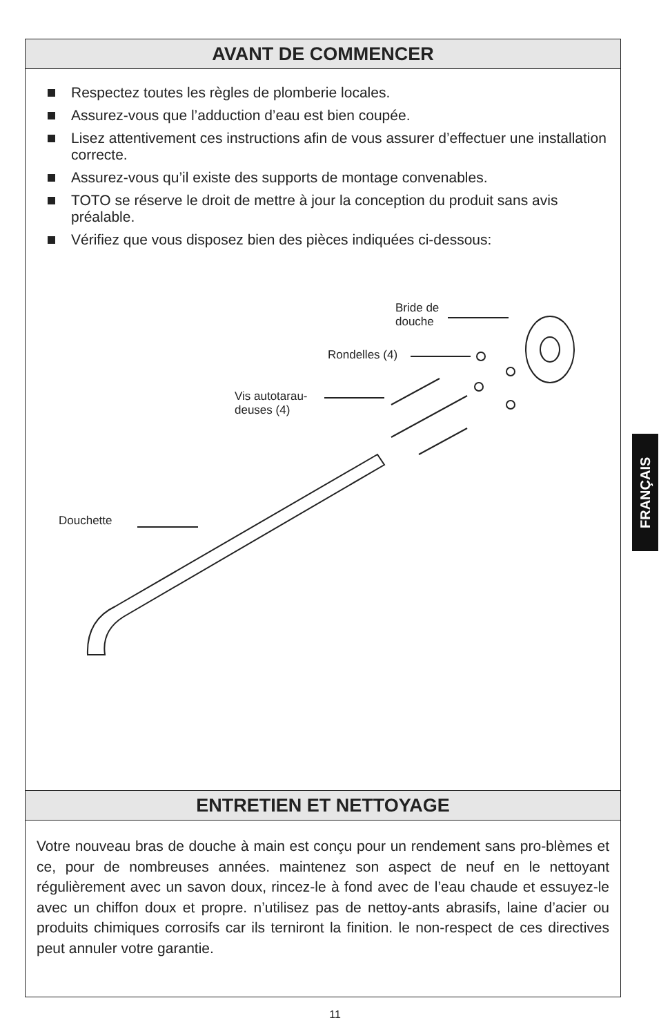AVANT DE COMMENCER
Respectez toutes les règles de plomberie locales.
Assurez-vous que l’adduction d’eau est bien coupée.
Lisez attentivement ces instructions afin de vous assurer d’effectuer une installation correcte.
Assurez-vous qu’il existe des supports de montage convenables.
TOTO se réserve le droit de mettre à jour la conception du produit sans avis préalable.
Vérifiez que vous disposez bien des pièces indiquées ci-dessous:
Bride de
douche
Rondelles (4)
Vis autotarau-
deuses (4)
Douchette
ENTRETIEN ET NETTOYAGE
Votre nouveau bras de douche à main est conçu pour un rendement sans pro-blèmes et ce, pour de nombreuses années. maintenez son aspect de neuf en le nettoyant régulièrement avec un savon doux, rincez-le à fond avec de l’eau chaude et essuyez-le avec un chiffon doux et propre. n’utilisez pas de nettoy-ants abrasifs, laine d’acier ou produits chimiques corrosifs car ils terniront la finition. le non-respect de ces directives peut annuler votre garantie.
FRANÇAIS
11